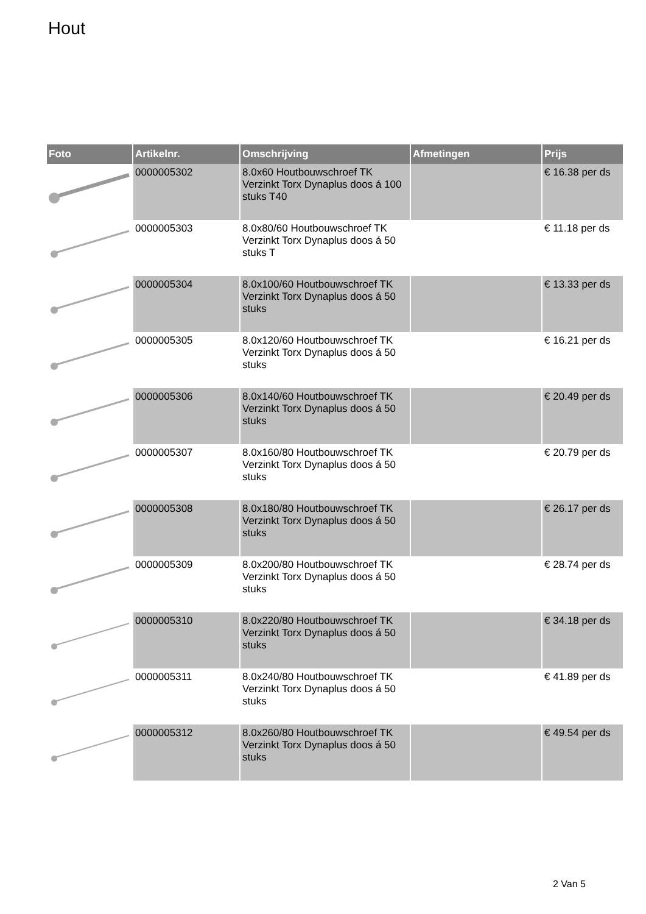Hout
| Foto | Artikelnr. | Omschrijving | Afmetingen | Prijs |
| --- | --- | --- | --- | --- |
| | 0000005302 | 8.0x60 Houtbouwschroef TK Verzinkt Torx Dynaplus doos á 100 stuks T40 | | € 16.38 per ds |
| | 0000005303 | 8.0x80/60 Houtbouwschroef TK Verzinkt Torx Dynaplus doos á 50 stuks T | | € 11.18 per ds |
| | 0000005304 | 8.0x100/60 Houtbouwschroef TK Verzinkt Torx Dynaplus doos á 50 stuks | | € 13.33 per ds |
| | 0000005305 | 8.0x120/60 Houtbouwschroef TK Verzinkt Torx Dynaplus doos á 50 stuks | | € 16.21 per ds |
| | 0000005306 | 8.0x140/60 Houtbouwschroef TK Verzinkt Torx Dynaplus doos á 50 stuks | | € 20.49 per ds |
| | 0000005307 | 8.0x160/80 Houtbouwschroef TK Verzinkt Torx Dynaplus doos á 50 stuks | | € 20.79 per ds |
| | 0000005308 | 8.0x180/80 Houtbouwschroef TK Verzinkt Torx Dynaplus doos á 50 stuks | | € 26.17 per ds |
| | 0000005309 | 8.0x200/80 Houtbouwschroef TK Verzinkt Torx Dynaplus doos á 50 stuks | | € 28.74 per ds |
| | 0000005310 | 8.0x220/80 Houtbouwschroef TK Verzinkt Torx Dynaplus doos á 50 stuks | | € 34.18 per ds |
| | 0000005311 | 8.0x240/80 Houtbouwschroef TK Verzinkt Torx Dynaplus doos á 50 stuks | | € 41.89 per ds |
| | 0000005312 | 8.0x260/80 Houtbouwschroef TK Verzinkt Torx Dynaplus doos á 50 stuks | | € 49.54 per ds |
2 Van 5